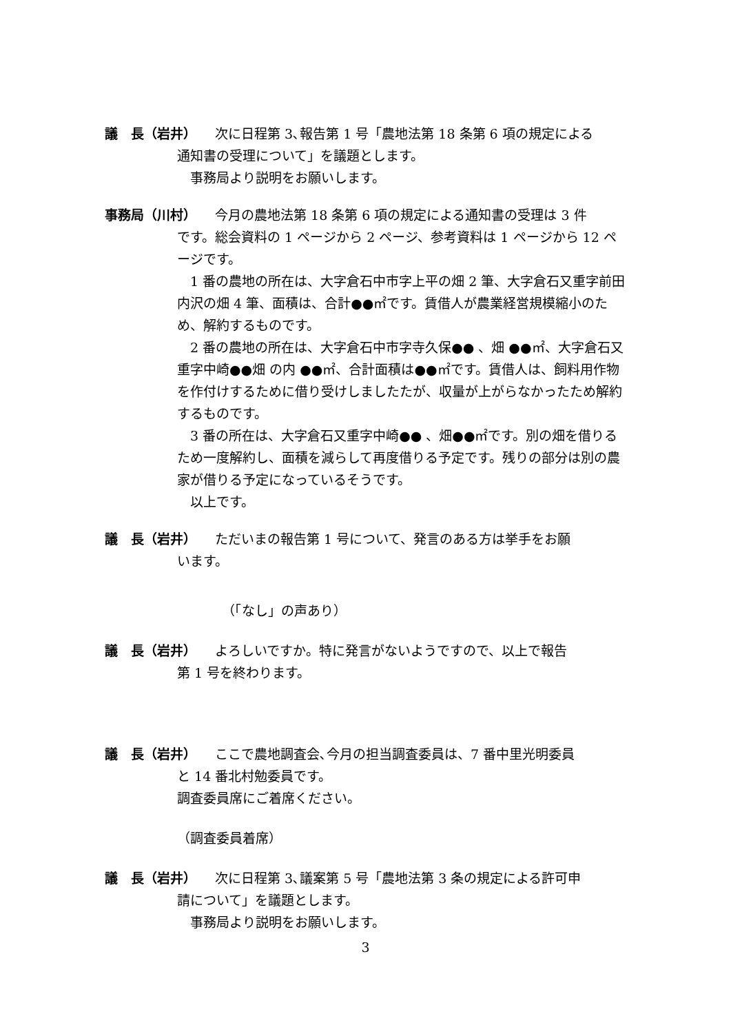議　長（岩井） 次に日程第 3､報告第 1 号「農地法第 18 条第 6 項の規定による
通知書の受理について」を議題とします。
事務局より説明をお願いします。
事務局（川村） 今月の農地法第 18 条第 6 項の規定による通知書の受理は 3 件
です。総会資料の 1 ページから 2 ページ、参考資料は 1 ページから 12 ページです。
1 番の農地の所在は、大字倉石中市字上平の畑 2 筆、大字倉石又重字前田内沢の畑 4 筆、面積は、合計●●㎡です。賃借人が農業経営規模縮小のため、解約するものです。
2 番の農地の所在は、大字倉石中市字寺久保●● 、畑 ●●㎡、大字倉石又重字中崎●●畑 の内 ●●㎡、合計面積は●●㎡です。賃借人は、飼料用作物を作付けするために借り受けしましたたが、収量が上がらなかったため解約するものです。
3 番の所在は、大字倉石又重字中崎●● 、畑●●㎡です。別の畑を借りるため一度解約し、面積を減らして再度借りる予定です。残りの部分は別の農家が借りる予定になっているそうです。
以上です。
議　長（岩井） ただいまの報告第 1 号について、発言のある方は挙手をお願
います。
（「なし」の声あり）
議　長（岩井） よろしいですか。特に発言がないようですので、以上で報告
第 1 号を終わります。
議　長（岩井） ここで農地調査会､今月の担当調査委員は、7 番中里光明委員
と 14 番北村勉委員です。
調査委員席にご着席ください。
（調査委員着席）
議　長（岩井） 次に日程第 3､議案第 5 号「農地法第 3 条の規定による許可申
請について」を議題とします。
事務局より説明をお願いします。
3